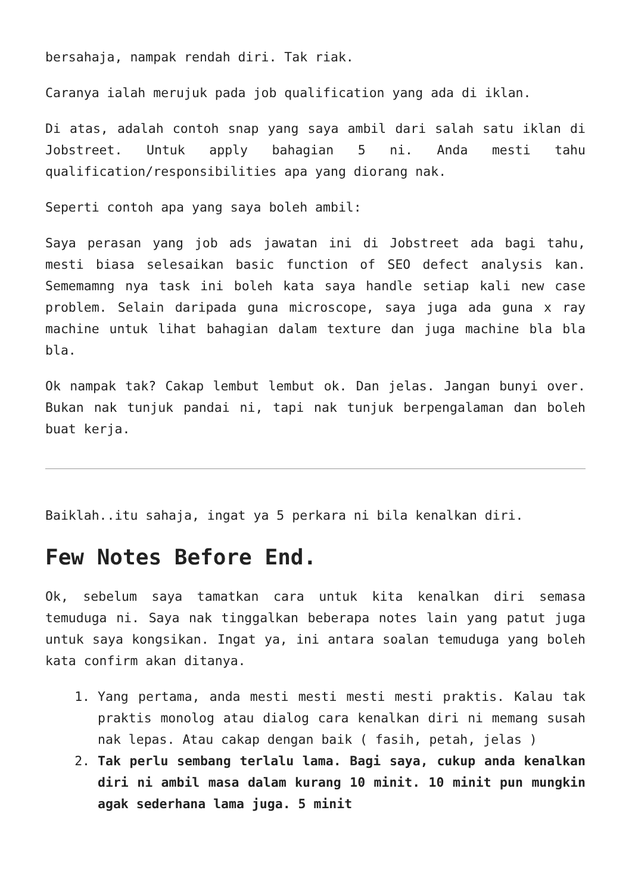bersahaja, nampak rendah diri. Tak riak.
Caranya ialah merujuk pada job qualification yang ada di iklan.
Di atas, adalah contoh snap yang saya ambil dari salah satu iklan di Jobstreet. Untuk apply bahagian 5 ni. Anda mesti tahu qualification/responsibilities apa yang diorang nak.
Seperti contoh apa yang saya boleh ambil:
Saya perasan yang job ads jawatan ini di Jobstreet ada bagi tahu, mesti biasa selesaikan basic function of SEO defect analysis kan. Sememamng nya task ini boleh kata saya handle setiap kali new case problem. Selain daripada guna microscope, saya juga ada guna x ray machine untuk lihat bahagian dalam texture dan juga machine bla bla bla.
Ok nampak tak? Cakap lembut lembut ok. Dan jelas. Jangan bunyi over. Bukan nak tunjuk pandai ni, tapi nak tunjuk berpengalaman dan boleh buat kerja.
Baiklah..itu sahaja, ingat ya 5 perkara ni bila kenalkan diri.
Few Notes Before End.
Ok, sebelum saya tamatkan cara untuk kita kenalkan diri semasa temuduga ni. Saya nak tinggalkan beberapa notes lain yang patut juga untuk saya kongsikan. Ingat ya, ini antara soalan temuduga yang boleh kata confirm akan ditanya.
1. Yang pertama, anda mesti mesti mesti mesti praktis. Kalau tak praktis monolog atau dialog cara kenalkan diri ni memang susah nak lepas. Atau cakap dengan baik ( fasih, petah, jelas )
2. Tak perlu sembang terlalu lama. Bagi saya, cukup anda kenalkan diri ni ambil masa dalam kurang 10 minit. 10 minit pun mungkin agak sederhana lama juga. 5 minit